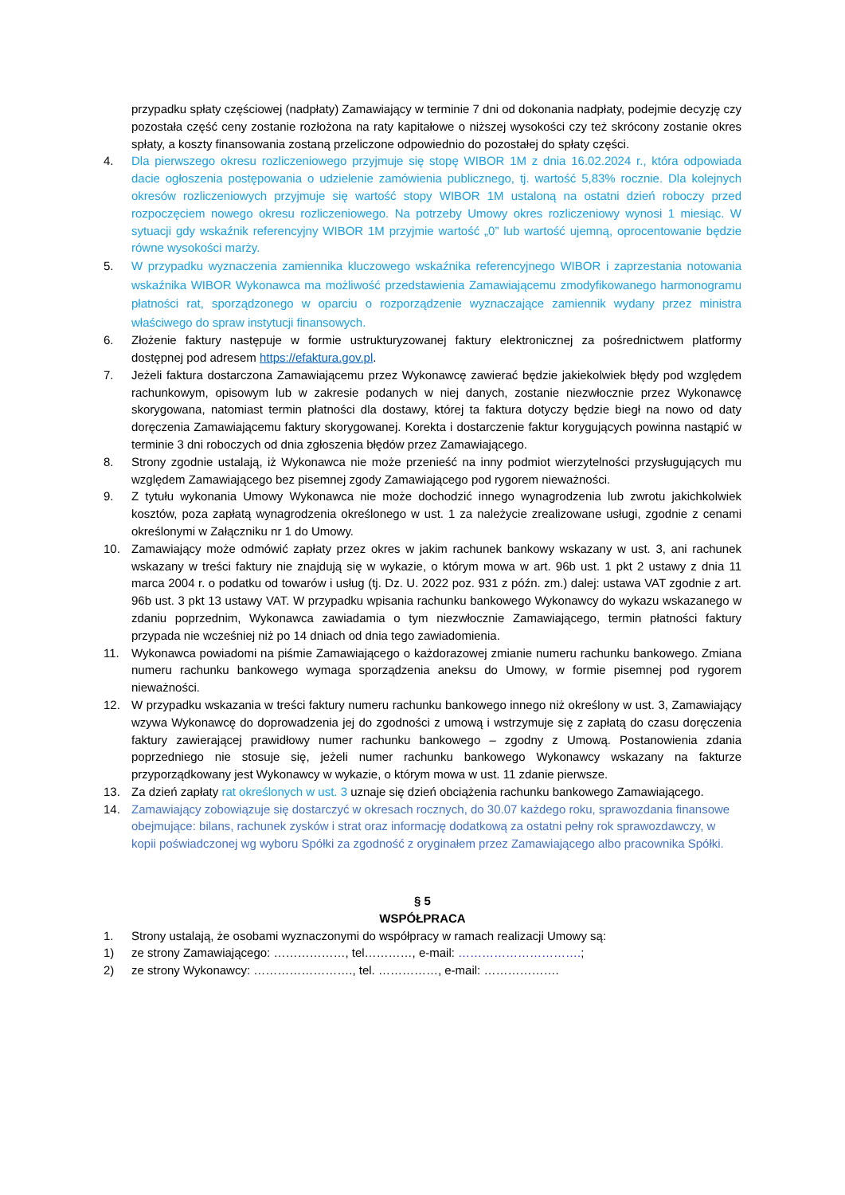przypadku spłaty częściowej (nadpłaty) Zamawiający w terminie 7 dni od dokonania nadpłaty, podejmie decyzję czy pozostała część ceny zostanie rozłożona na raty kapitałowe o niższej wysokości czy też skrócony zostanie okres spłaty, a koszty finansowania zostaną przeliczone odpowiednio do pozostałej do spłaty części.
4. Dla pierwszego okresu rozliczeniowego przyjmuje się stopę WIBOR 1M z dnia 16.02.2024 r., która odpowiada dacie ogłoszenia postępowania o udzielenie zamówienia publicznego, tj. wartość 5,83% rocznie. Dla kolejnych okresów rozliczeniowych przyjmuje się wartość stopy WIBOR 1M ustaloną na ostatni dzień roboczy przed rozpoczęciem nowego okresu rozliczeniowego. Na potrzeby Umowy okres rozliczeniowy wynosi 1 miesiąc. W sytuacji gdy wskaźnik referencyjny WIBOR 1M przyjmie wartość „0” lub wartość ujemną, oprocentowanie będzie równe wysokości marży.
5. W przypadku wyznaczenia zamiennika kluczowego wskaźnika referencyjnego WIBOR i zaprzestania notowania wskaźnika WIBOR Wykonawca ma możliwość przedstawienia Zamawiającemu zmodyfikowanego harmonogramu płatności rat, sporządzonego w oparciu o rozporządzenie wyznaczające zamiennik wydany przez ministra właściwego do spraw instytucji finansowych.
6. Złożenie faktury następuje w formie ustrukturyzowanej faktury elektronicznej za pośrednictwem platformy dostępnej pod adresem https://efaktura.gov.pl.
7. Jeżeli faktura dostarczona Zamawiającemu przez Wykonawcę zawierać będzie jakiekolwiek błędy pod względem rachunkowym, opisowym lub w zakresie podanych w niej danych, zostanie niezwłocznie przez Wykonawcę skorygowana, natomiast termin płatności dla dostawy, której ta faktura dotyczy będzie biegł na nowo od daty doręczenia Zamawiającemu faktury skorygowanej. Korekta i dostarczenie faktur korygujących powinna nastąpić w terminie 3 dni roboczych od dnia zgłoszenia błędów przez Zamawiającego.
8. Strony zgodnie ustalają, iż Wykonawca nie może przenieść na inny podmiot wierzytelności przysługujących mu względem Zamawiającego bez pisemnej zgody Zamawiającego pod rygorem nieważności.
9. Z tytułu wykonania Umowy Wykonawca nie może dochodzić innego wynagrodzenia lub zwrotu jakichkolwiek kosztów, poza zapłatą wynagrodzenia określonego w ust. 1 za należycie zrealizowane usługi, zgodnie z cenami określonymi w Załączniku nr 1 do Umowy.
10. Zamawiający może odmówić zapłaty przez okres w jakim rachunek bankowy wskazany w ust. 3, ani rachunek wskazany w treści faktury nie znajdują się w wykazie, o którym mowa w art. 96b ust. 1 pkt 2 ustawy z dnia 11 marca 2004 r. o podatku od towarów i usług (tj. Dz. U. 2022 poz. 931 z późn. zm.) dalej: ustawa VAT zgodnie z art. 96b ust. 3 pkt 13 ustawy VAT. W przypadku wpisania rachunku bankowego Wykonawcy do wykazu wskazanego w zdaniu poprzednim, Wykonawca zawiadamia o tym niezwłocznie Zamawiającego, termin płatności faktury przypada nie wcześniej niż po 14 dniach od dnia tego zawiadomienia.
11. Wykonawca powiadomi na piśmie Zamawiającego o każdorazowej zmianie numeru rachunku bankowego. Zmiana numeru rachunku bankowego wymaga sporządzenia aneksu do Umowy, w formie pisemnej pod rygorem nieważności.
12. W przypadku wskazania w treści faktury numeru rachunku bankowego innego niż określony w ust. 3, Zamawiający wzywa Wykonawcę do doprowadzenia jej do zgodności z umową i wstrzymuje się z zapłatą do czasu doręczenia faktury zawierającej prawidłowy numer rachunku bankowego – zgodny z Umową. Postanowienia zdania poprzedniego nie stosuje się, jeżeli numer rachunku bankowego Wykonawcy wskazany na fakturze przyporządkowany jest Wykonawcy w wykazie, o którym mowa w ust. 11 zdanie pierwsze.
13. Za dzień zapłaty rat określonych w ust. 3 uznaje się dzień obciążenia rachunku bankowego Zamawiającego.
14. Zamawiający zobowiązuje się dostarczyć w okresach rocznych, do 30.07 każdego roku, sprawozdania finansowe obejmujące: bilans, rachunek zysków i strat oraz informację dodatkową za ostatni pełny rok sprawozdawczy, w kopii poświadczonej wg wyboru Spółki za zgodność z oryginałem przez Zamawiającego albo pracownika Spółki.
§ 5
WSPÓŁPRACA
1. Strony ustalają, że osobami wyznaczonymi do współpracy w ramach realizacji Umowy są:
1) ze strony Zamawiającego: ………………, tel…………, e-mail: ………………………….;
2) ze strony Wykonawcy: ……………………., tel. ……………, e-mail: ……………….